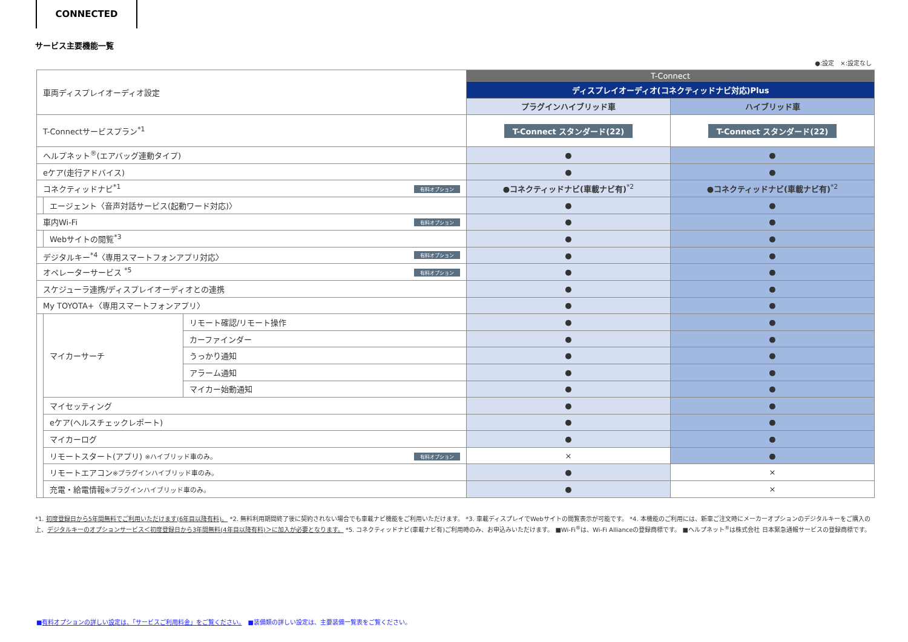CONNECTED
サービス主要機能一覧
●:設定　×:設定なし
| 車両ディスプレイオーディオ設定 | | | T-Connect | |
| | | | ディスプレイオーディオ(コネクティッドナビ対応)Plus | |
| | | | プラグインハイブリッド車 | ハイブリッド車 |
| T-Connectサービスプラン<sup>*1</sup> | | | T-Connect スタンダード(22) | T-Connect スタンダード(22) |
| ヘルプネット<sup>®</sup>(エアバッグ連動タイプ) | | | ● | ● |
| eケア(走行アドバイス) | | | ● | ● |
| コネクティッドナビ<sup>*1</sup> 有料オプション | | | ●コネクティッドナビ(車載ナビ有)<sup>*2</sup> | ●コネクティッドナビ(車載ナビ有)<sup>*2</sup> |
| | エージェント〈音声対話サービス(起動ワード対応)〉 | | ● | ● |
| 車内Wi-Fi 有料オプション | | | ● | ● |
| | Webサイトの閲覧<sup>*3</sup> | | ● | ● |
| デジタルキー<sup>*4</sup>〈専用スマートフォンアプリ対応〉 有料オプション | | | ● | ● |
| オペレーターサービス <sup>*5</sup> 有料オプション | | | ● | ● |
| スケジューラ連携/ディスプレイオーディオとの連携 | | | ● | ● |
| My TOYOTA+〈専用スマートフォンアプリ〉 | | | ● | ● |
| | マイカーサーチ | リモート確認/リモート操作 | ● | ● |
| | | カーファインダー | ● | ● |
| | | うっかり通知 | ● | ● |
| | | アラーム通知 | ● | ● |
| | | マイカー始動通知 | ● | ● |
| | マイセッティング | | ● | ● |
| | eケア(ヘルスチェックレポート) | | ● | ● |
| | マイカーログ | | ● | ● |
| | リモートスタート(アプリ) ※ハイブリッド車のみ。 有料オプション | | × | ● |
| | リモートエアコン ※プラグインハイブリッド車のみ。 | | ● | × |
| | 充電・給電情報 ※プラグインハイブリッド車のみ。 | | ● | × |
*1. 初度登録日から5年間無料でご利用いただけます(6年目以降有料)。 *2. 無料利用期間終了後に契約されない場合でも車載ナビ機能をご利用いただけます。 *3. 車載ディスプレイでWebサイトの閲覧表示が可能です。 *4. 本機能のご利用には、新車ご注文時にメーカーオプションのデジタルキーをご購入の上、デジタルキーのオプションサービス＜初度登録日から3年間無料(4年目以降有料)＞に加入が必要となります。 *5. コネクティッドナビ(車載ナビ有)ご利用時のみ、お申込みいただけます。 ■Wi-Fi<sup>®</sup>は、Wi-Fi Allianceの登録商標です。 ■ヘルプネット<sup>®</sup>は株式会社 日本緊急通報サービスの登録商標です。
■有料オプションの詳しい設定は、「サービスご利用料金」をご覧ください。　■装備類の詳しい設定は、主要装備一覧表をご覧ください。